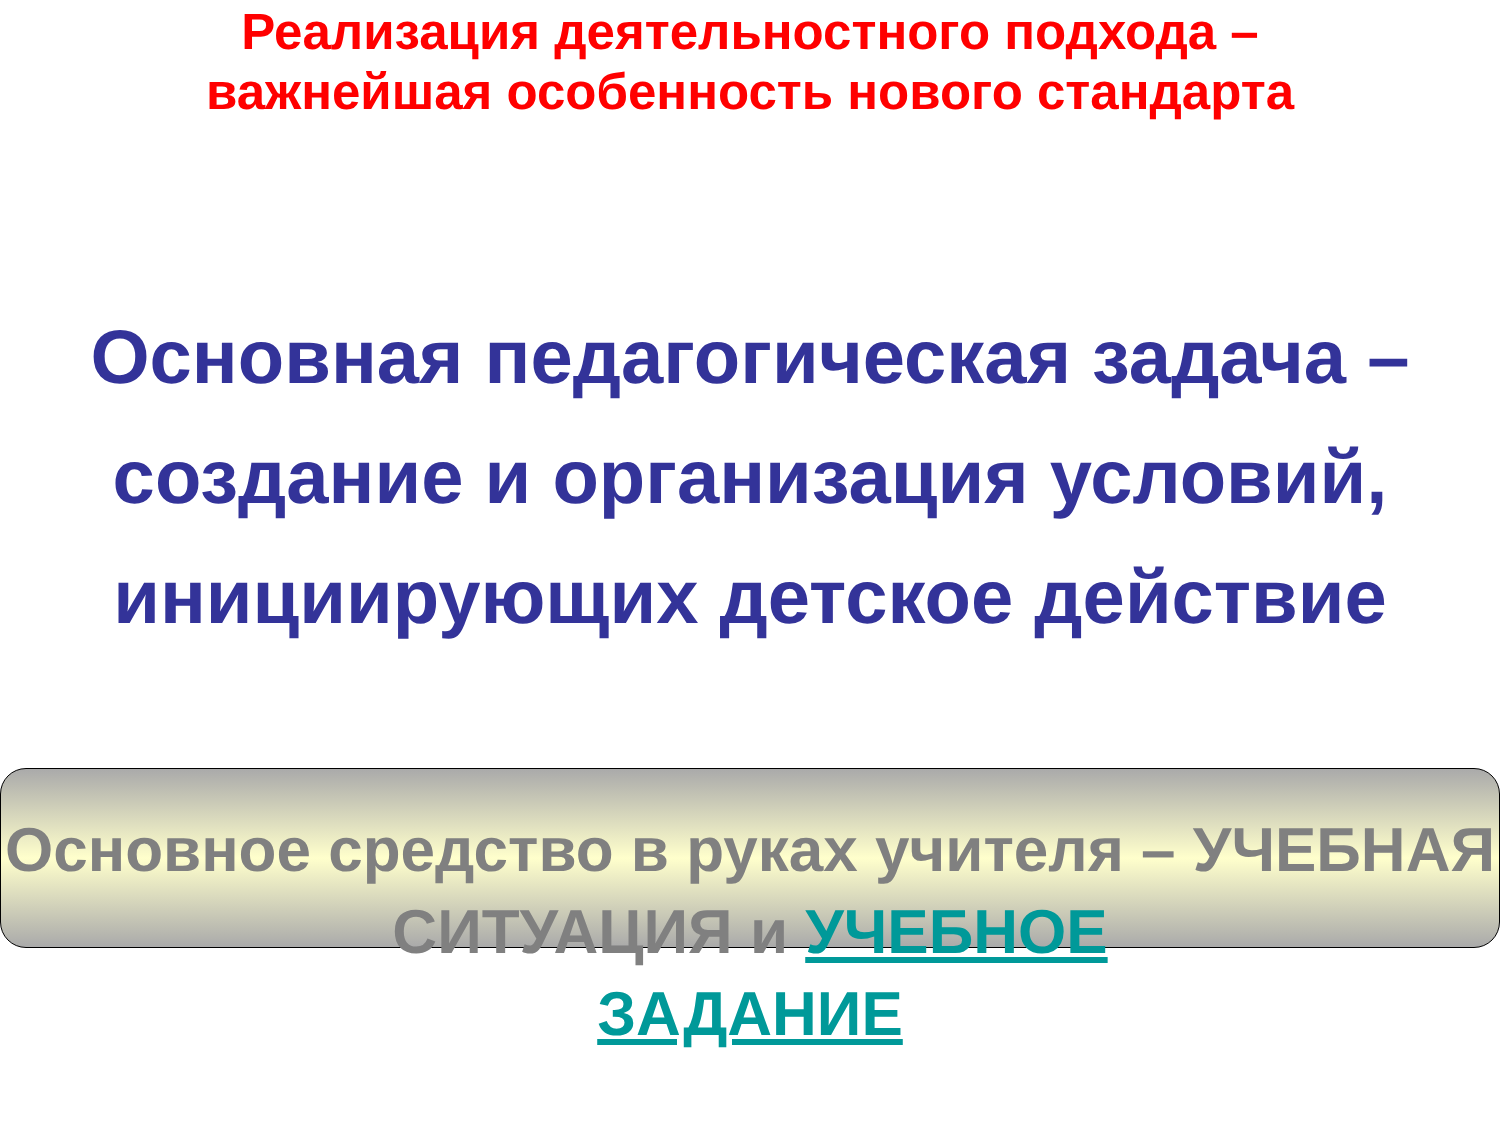Реализация деятельностного подхода –
важнейшая особенность нового стандарта
Основная педагогическая задача – создание и организация условий, инициирующих детское действие
Основное средство в руках учителя – УЧЕБНАЯ СИТУАЦИЯ и УЧЕБНОЕ
ЗАДАНИЕ